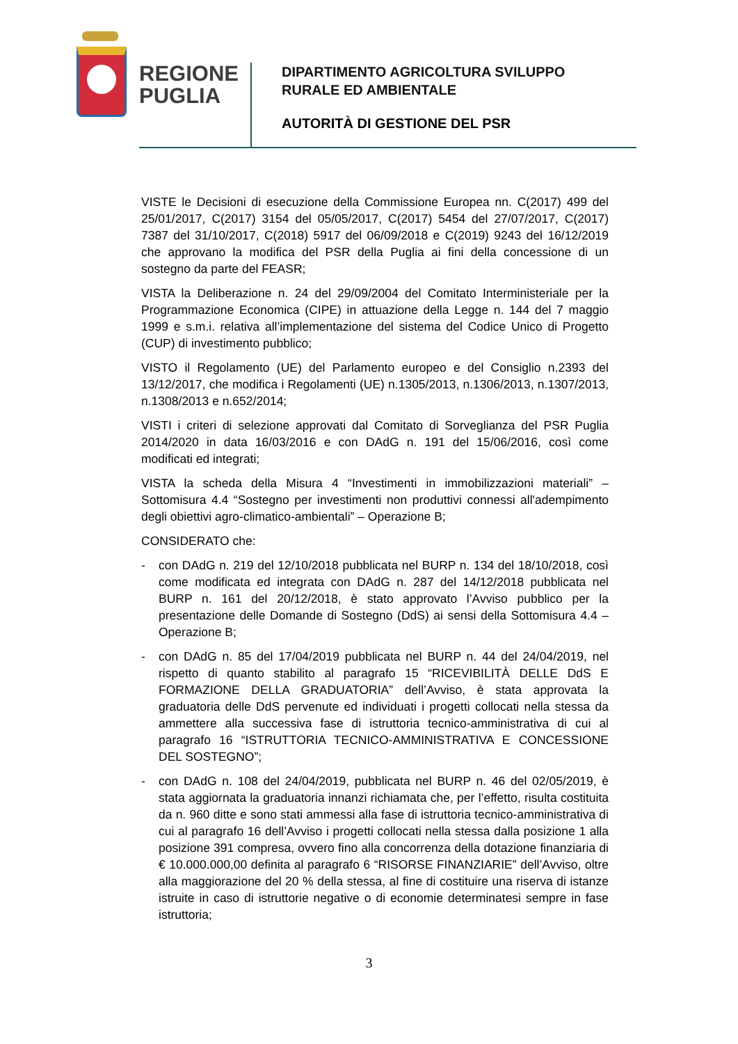REGIONE
PUGLIA
DIPARTIMENTO AGRICOLTURA SVILUPPO
RURALE ED AMBIENTALE
AUTORITÀ DI GESTIONE DEL PSR
VISTE le Decisioni di esecuzione della Commissione Europea nn. C(2017) 499 del 25/01/2017, C(2017) 3154 del 05/05/2017, C(2017) 5454 del 27/07/2017, C(2017) 7387 del 31/10/2017, C(2018) 5917 del 06/09/2018 e C(2019) 9243 del 16/12/2019 che approvano la modifica del PSR della Puglia ai fini della concessione di un sostegno da parte del FEASR;
VISTA la Deliberazione n. 24 del 29/09/2004 del Comitato Interministeriale per la Programmazione Economica (CIPE) in attuazione della Legge n. 144 del 7 maggio 1999 e s.m.i. relativa all’implementazione del sistema del Codice Unico di Progetto (CUP) di investimento pubblico;
VISTO il Regolamento (UE) del Parlamento europeo e del Consiglio n.2393 del 13/12/2017, che modifica i Regolamenti (UE) n.1305/2013, n.1306/2013, n.1307/2013, n.1308/2013 e n.652/2014;
VISTI i criteri di selezione approvati dal Comitato di Sorveglianza del PSR Puglia 2014/2020 in data 16/03/2016 e con DAdG n. 191 del 15/06/2016, così come modificati ed integrati;
VISTA la scheda della Misura 4 “Investimenti in immobilizzazioni materiali” – Sottomisura 4.4 “Sostegno per investimenti non produttivi connessi all'adempimento degli obiettivi agro-climatico-ambientali” – Operazione B;
CONSIDERATO che:
- con DAdG n. 219 del 12/10/2018 pubblicata nel BURP n. 134 del 18/10/2018, così come modificata ed integrata con DAdG n. 287 del 14/12/2018 pubblicata nel BURP n. 161 del 20/12/2018, è stato approvato l’Avviso pubblico per la presentazione delle Domande di Sostegno (DdS) ai sensi della Sottomisura 4.4 – Operazione B;
- con DAdG n. 85 del 17/04/2019 pubblicata nel BURP n. 44 del 24/04/2019, nel rispetto di quanto stabilito al paragrafo 15 “RICEVIBILITÀ DELLE DdS E FORMAZIONE DELLA GRADUATORIA” dell’Avviso, è stata approvata la graduatoria delle DdS pervenute ed individuati i progetti collocati nella stessa da ammettere alla successiva fase di istruttoria tecnico-amministrativa di cui al paragrafo 16 “ISTRUTTORIA TECNICO-AMMINISTRATIVA E CONCESSIONE DEL SOSTEGNO”;
- con DAdG n. 108 del 24/04/2019, pubblicata nel BURP n. 46 del 02/05/2019, è stata aggiornata la graduatoria innanzi richiamata che, per l’effetto, risulta costituita da n. 960 ditte e sono stati ammessi alla fase di istruttoria tecnico-amministrativa di cui al paragrafo 16 dell’Avviso i progetti collocati nella stessa dalla posizione 1 alla posizione 391 compresa, ovvero fino alla concorrenza della dotazione finanziaria di € 10.000.000,00 definita al paragrafo 6 “RISORSE FINANZIARIE” dell’Avviso, oltre alla maggiorazione del 20 % della stessa, al fine di costituire una riserva di istanze istruite in caso di istruttorie negative o di economie determinatesi sempre in fase istruttoria;
3